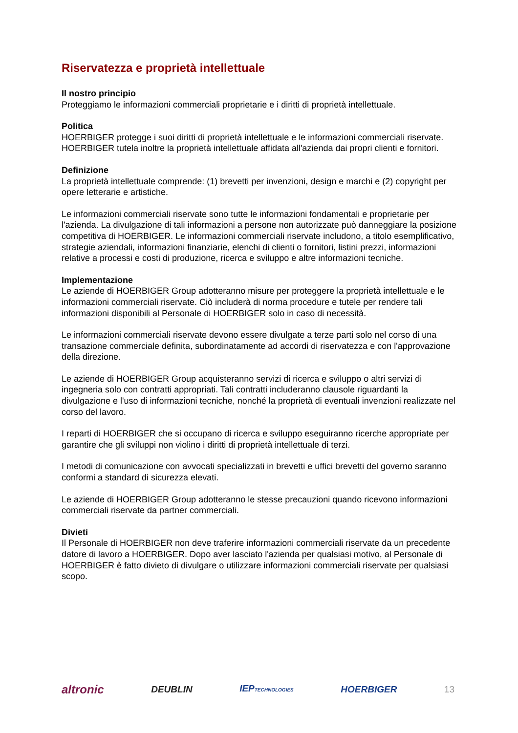Riservatezza e proprietà intellettuale
Il nostro principio
Proteggiamo le informazioni commerciali proprietarie e i diritti di proprietà intellettuale.
Politica
HOERBIGER protegge i suoi diritti di proprietà intellettuale e le informazioni commerciali riservate. HOERBIGER tutela inoltre la proprietà intellettuale affidata all'azienda dai propri clienti e fornitori.
Definizione
La proprietà intellettuale comprende: (1) brevetti per invenzioni, design e marchi e (2) copyright per opere letterarie e artistiche.
Le informazioni commerciali riservate sono tutte le informazioni fondamentali e proprietarie per l'azienda. La divulgazione di tali informazioni a persone non autorizzate può danneggiare la posizione competitiva di HOERBIGER. Le informazioni commerciali riservate includono, a titolo esemplificativo, strategie aziendali, informazioni finanziarie, elenchi di clienti o fornitori, listini prezzi, informazioni relative a processi e costi di produzione, ricerca e sviluppo e altre informazioni tecniche.
Implementazione
Le aziende di HOERBIGER Group adotteranno misure per proteggere la proprietà intellettuale e le informazioni commerciali riservate. Ciò includerà di norma procedure e tutele per rendere tali informazioni disponibili al Personale di HOERBIGER solo in caso di necessità.
Le informazioni commerciali riservate devono essere divulgate a terze parti solo nel corso di una transazione commerciale definita, subordinatamente ad accordi di riservatezza e con l'approvazione della direzione.
Le aziende di HOERBIGER Group acquisteranno servizi di ricerca e sviluppo o altri servizi di ingegneria solo con contratti appropriati. Tali contratti includeranno clausole riguardanti la divulgazione e l'uso di informazioni tecniche, nonché la proprietà di eventuali invenzioni realizzate nel corso del lavoro.
I reparti di HOERBIGER che si occupano di ricerca e sviluppo eseguiranno ricerche appropriate per garantire che gli sviluppi non violino i diritti di proprietà intellettuale di terzi.
I metodi di comunicazione con avvocati specializzati in brevetti e uffici brevetti del governo saranno conformi a standard di sicurezza elevati.
Le aziende di HOERBIGER Group adotteranno le stesse precauzioni quando ricevono informazioni commerciali riservate da partner commerciali.
Divieti
Il Personale di HOERBIGER non deve traferire informazioni commerciali riservate da un precedente datore di lavoro a HOERBIGER. Dopo aver lasciato l'azienda per qualsiasi motivo, al Personale di HOERBIGER è fatto divieto di divulgare o utilizzare informazioni commerciali riservate per qualsiasi scopo.
altronic DEUBLIN IEPTECHNOLOGIES HOERBIGER 13